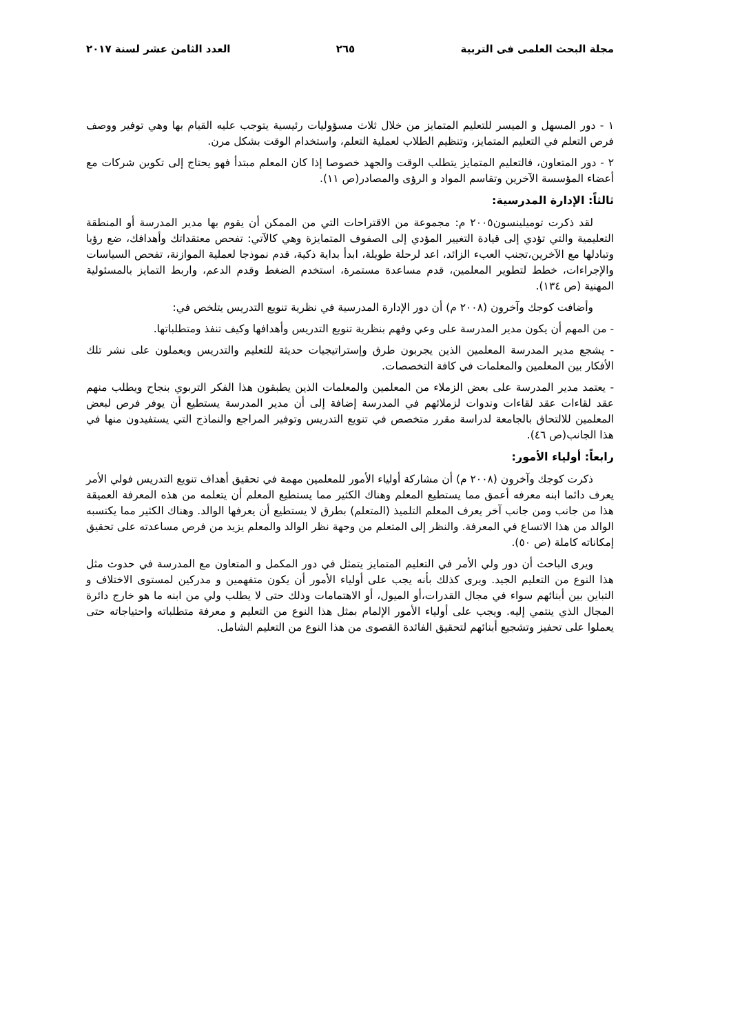مجلة البحث العلمى فى التربية ٢٦٥ العدد الثامن عشر لسنة ٢٠١٧
١ - دور المسهل و الميسر للتعليم المتمايز من خلال ثلاث مسؤوليات رئيسية يتوجب عليه القيام بها وهي توفير ووصف فرص التعلم في التعليم المتمايز، وتنظيم الطلاب لعملية التعلم، واستخدام الوقت بشكل مرن.
٢ - دور المتعاون، فالتعليم المتمايز يتطلب الوقت والجهد خصوصا إذا كان المعلم مبتدأ فهو يحتاج إلى تكوين شركات مع أعضاء المؤسسة الآخرين وتقاسم المواد و الرؤى والمصادر(ص ١١).
ثالثاً: الإدارة المدرسية:
لقد ذكرت توميلينسون٢٠٠٥ م: مجموعة من الاقتراحات التي من الممكن أن يقوم بها مدير المدرسة أو المنطقة التعليمية والتي تؤدي إلى قيادة التغيير المؤدي إلى الصفوف المتمايزة وهي كالآتي: تفحص معتقداتك وأهدافك، ضع رؤيا وتبادلها مع الآخرين،تجنب العبء الزائد، اعد لرحلة طويلة، ابدأ بداية ذكية، قدم نموذجا لعملية الموازنة، تفحص السياسات والإجراءات، خطط لتطوير المعلمين، قدم مساعدة مستمرة، استخدم الضغط وقدم الدعم، واربط التمايز بالمسئولية المهنية (ص ١٣٤).
وأضافت كوجك وآخرون (٢٠٠٨ م) أن دور الإدارة المدرسية في نظرية تنويع التدريس يتلخص في:
- من المهم أن يكون مدير المدرسة على وعي وفهم بنظرية تنويع التدريس وأهدافها وكيف تنفذ ومتطلباتها.
- يشجع مدير المدرسة المعلمين الذين يجربون طرق وإستراتيجيات حديثة للتعليم والتدريس ويعملون على نشر تلك الأفكار بين المعلمين والمعلمات في كافة التخصصات.
- يعتمد مدير المدرسة على بعض الزملاء من المعلمين والمعلمات الذين يطبقون هذا الفكر التربوي بنجاح ويطلب منهم عقد لقاءات عقد لقاءات وندوات لزملائهم في المدرسة إضافة إلى أن مدير المدرسة يستطيع أن يوفر فرص لبعض المعلمين للالتحاق بالجامعة لدراسة مقرر متخصص في تنويع التدريس وتوفير المراجع والنماذج التي يستفيدون منها في هذا الجانب(ص ٤٦).
رابعاً: أولياء الأمور:
ذكرت كوجك وآخرون (٢٠٠٨ م) أن مشاركة أولياء الأمور للمعلمين مهمة في تحقيق أهداف تنويع التدريس فولي الأمر يعرف دائما ابنه معرفه أعمق مما يستطيع المعلم وهناك الكثير مما يستطيع المعلم أن يتعلمه من هذه المعرفة العميقة هذا من جانب ومن جانب آخر يعرف المعلم التلميذ (المتعلم) بطرق لا يستطيع أن يعرفها الوالد. وهناك الكثير مما يكتسبه الوالد من هذا الاتساع في المعرفة. والنظر إلى المتعلم من وجهة نظر الوالد والمعلم يزيد من فرص مساعدته على تحقيق إمكاناته كاملة (ص ٥٠).
ويرى الباحث أن دور ولي الأمر في التعليم المتمايز يتمثل في دور المكمل و المتعاون مع المدرسة في حدوث مثل هذا النوع من التعليم الجيد. ويرى كذلك بأنه يجب على أولياء الأمور أن يكون متفهمين و مدركين لمستوى الاختلاف و التباين بين أبنائهم سواء في مجال القدرات،أو الميول، أو الاهتمامات وذلك حتى لا يطلب ولي من ابنه ما هو خارج دائرة المجال الذي ينتمي إليه. ويجب على أولياء الأمور الإلمام بمثل هذا النوع من التعليم و معرفة متطلباته واحتياجاته حتى يعملوا على تحفيز وتشجيع أبنائهم لتحقيق الفائدة القصوى من هذا النوع من التعليم الشامل.